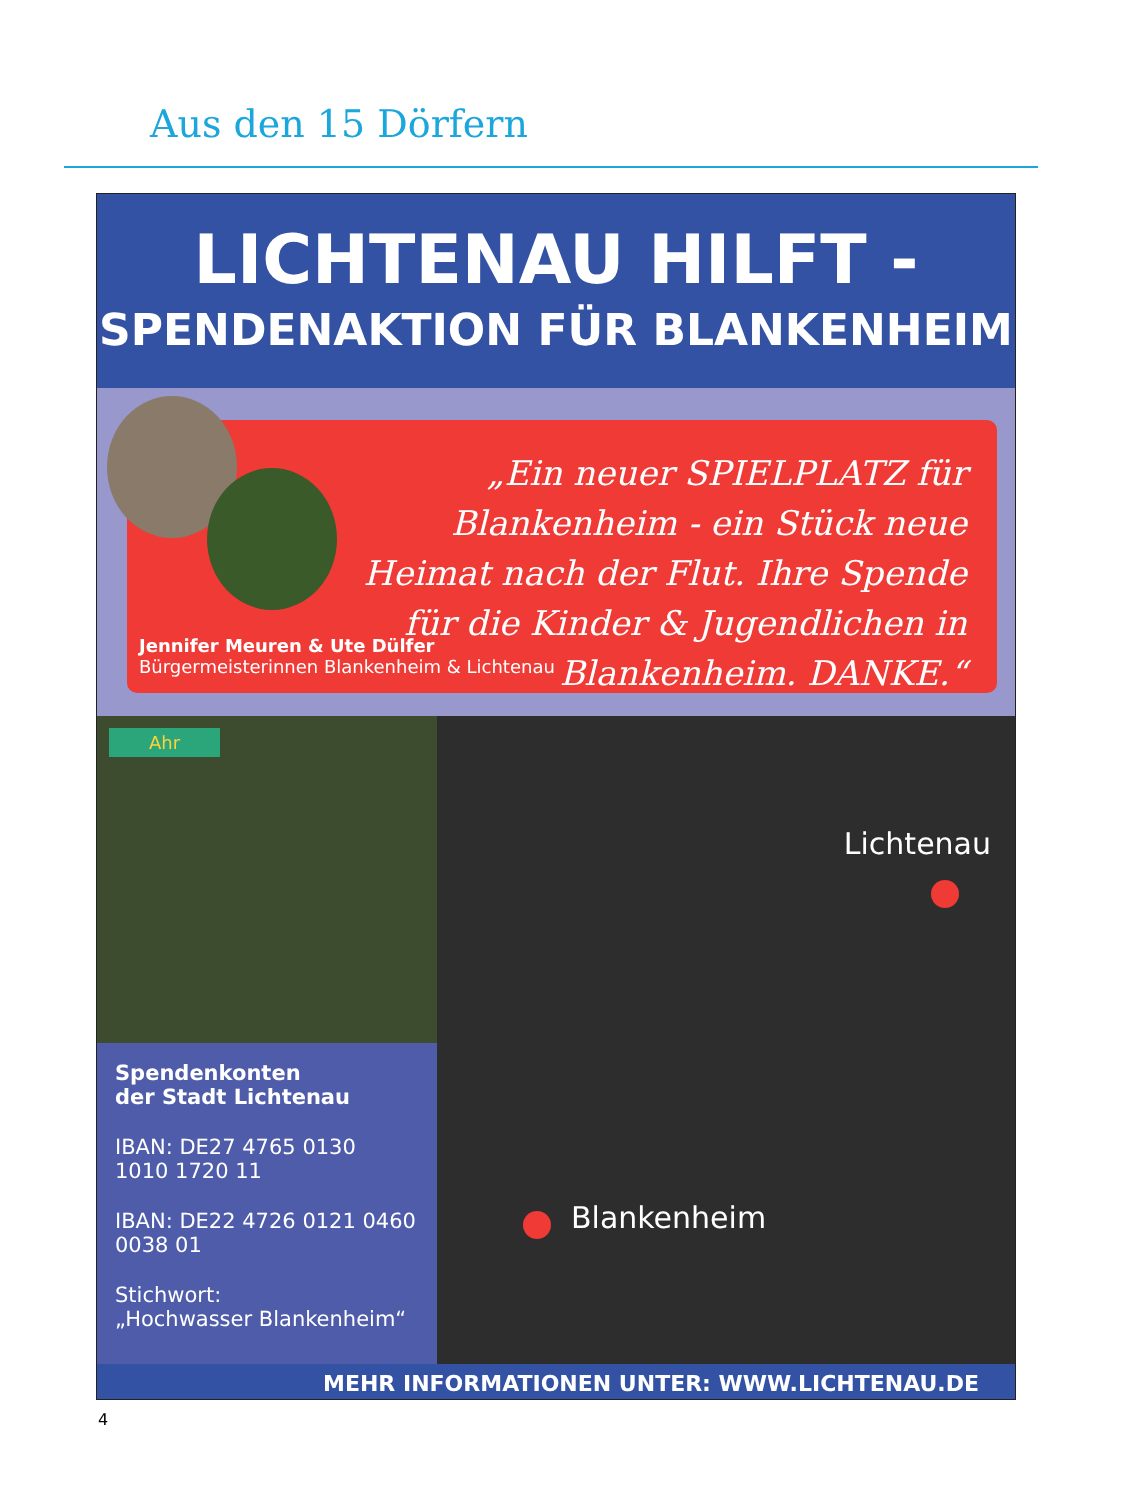Aus den 15 Dörfern
LICHTENAU HILFT -
SPENDENAKTION FÜR BLANKENHEIM
„Ein neuer SPIELPLATZ für Blankenheim - ein Stück neue Heimat nach der Flut. Ihre Spende für die Kinder & Jugendlichen in Blankenheim. DANKE.“
Jennifer Meuren & Ute Dülfer
Bürgermeisterinnen Blankenheim & Lichtenau
Ahr
Spendenkonten
der Stadt Lichtenau
IBAN: DE27 4765 0130
1010 1720 11
IBAN: DE22 4726 0121 0460
0038 01
Stichwort:
„Hochwasser Blankenheim“
Lichtenau
Blankenheim
MEHR INFORMATIONEN UNTER: WWW.LICHTENAU.DE
4